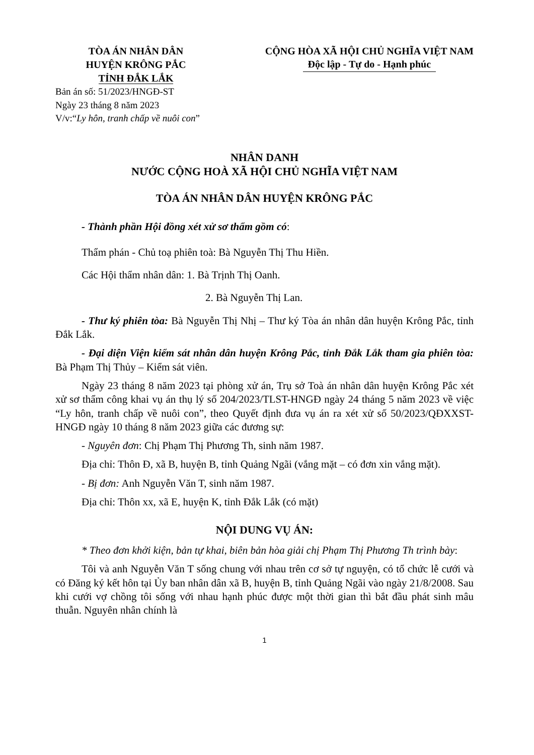TÒA ÁN NHÂN DÂN
HUYỆN KRÔNG PẮC
TỈNH ĐẮK LẮK
Bản án số: 51/2023/HNGĐ-ST
Ngày 23 tháng 8 năm 2023
V/v:“Ly hôn, tranh chấp về nuôi con”
CỘNG HÒA XÃ HỘI CHỦ NGHĨA VIỆT NAM
Độc lập - Tự do - Hạnh phúc
NHÂN DANH
NƯỚC CỘNG HOÀ XÃ HỘI CHỦ NGHĨA VIỆT NAM
TÒA ÁN NHÂN DÂN HUYỆN KRÔNG PẮC
- Thành phần Hội đồng xét xử sơ thẩm gồm có:
Thẩm phán - Chủ toạ phiên toà: Bà Nguyễn Thị Thu Hiền.
Các Hội thẩm nhân dân: 1. Bà Trịnh Thị Oanh.
2. Bà Nguyễn Thị Lan.
- Thư ký phiên tòa: Bà Nguyễn Thị Nhị – Thư ký Tòa án nhân dân huyện Krông Pắc, tỉnh Đắk Lắk.
- Đại diện Viện kiểm sát nhân dân huyện Krông Pắc, tỉnh Đắk Lắk tham gia phiên tòa: Bà Phạm Thị Thủy – Kiểm sát viên.
Ngày 23 tháng 8 năm 2023 tại phòng xử án, Trụ sở Toà án nhân dân huyện Krông Pắc xét xử sơ thẩm công khai vụ án thụ lý số 204/2023/TLST-HNGĐ ngày 24 tháng 5 năm 2023 về việc “Ly hôn, tranh chấp về nuôi con”, theo Quyết định đưa vụ án ra xét xử số 50/2023/QĐXXST-HNGĐ ngày 10 tháng 8 năm 2023 giữa các đương sự:
- Nguyên đơn: Chị Phạm Thị Phương Th, sinh năm 1987.
Địa chỉ: Thôn Đ, xã B, huyện B, tỉnh Quảng Ngãi (vắng mặt – có đơn xin vắng mặt).
- Bị đơn: Anh Nguyễn Văn T, sinh năm 1987.
Địa chỉ: Thôn xx, xã E, huyện K, tỉnh Đắk Lắk (có mặt)
NỘI DUNG VỤ ÁN:
* Theo đơn khởi kiện, bản tự khai, biên bản hòa giải chị Phạm Thị Phương Th trình bày:
Tôi và anh Nguyễn Văn T sống chung với nhau trên cơ sở tự nguyện, có tổ chức lễ cưới và có Đăng ký kết hôn tại Ủy ban nhân dân xã B, huyện B, tỉnh Quảng Ngãi vào ngày 21/8/2008. Sau khi cưới vợ chồng tôi sống với nhau hạnh phúc được một thời gian thì bắt đầu phát sinh mâu thuẫn. Nguyên nhân chính là
1